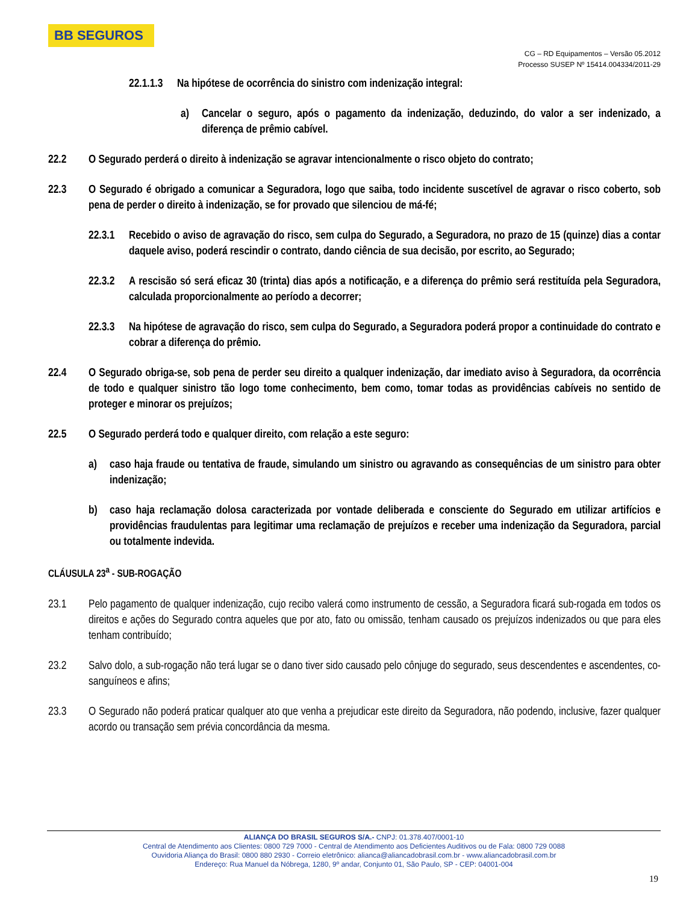BB SEGUROS
CG – RD Equipamentos – Versão 05.2012
Processo SUSEP Nº 15414.004334/2011-29
22.1.1.3 Na hipótese de ocorrência do sinistro com indenização integral:
a) Cancelar o seguro, após o pagamento da indenização, deduzindo, do valor a ser indenizado, a diferença de prêmio cabível.
22.2 O Segurado perderá o direito à indenização se agravar intencionalmente o risco objeto do contrato;
22.3 O Segurado é obrigado a comunicar a Seguradora, logo que saiba, todo incidente suscetível de agravar o risco coberto, sob pena de perder o direito à indenização, se for provado que silenciou de má-fé;
22.3.1 Recebido o aviso de agravação do risco, sem culpa do Segurado, a Seguradora, no prazo de 15 (quinze) dias a contar daquele aviso, poderá rescindir o contrato, dando ciência de sua decisão, por escrito, ao Segurado;
22.3.2 A rescisão só será eficaz 30 (trinta) dias após a notificação, e a diferença do prêmio será restituída pela Seguradora, calculada proporcionalmente ao período a decorrer;
22.3.3 Na hipótese de agravação do risco, sem culpa do Segurado, a Seguradora poderá propor a continuidade do contrato e cobrar a diferença do prêmio.
22.4 O Segurado obriga-se, sob pena de perder seu direito a qualquer indenização, dar imediato aviso à Seguradora, da ocorrência de todo e qualquer sinistro tão logo tome conhecimento, bem como, tomar todas as providências cabíveis no sentido de proteger e minorar os prejuízos;
22.5 O Segurado perderá todo e qualquer direito, com relação a este seguro:
a) caso haja fraude ou tentativa de fraude, simulando um sinistro ou agravando as consequências de um sinistro para obter indenização;
b) caso haja reclamação dolosa caracterizada por vontade deliberada e consciente do Segurado em utilizar artifícios e providências fraudulentas para legitimar uma reclamação de prejuízos e receber uma indenização da Seguradora, parcial ou totalmente indevida.
CLÁUSULA 23<sup>a</sup> - SUB-ROGAÇÃO
23.1 Pelo pagamento de qualquer indenização, cujo recibo valerá como instrumento de cessão, a Seguradora ficará sub-rogada em todos os direitos e ações do Segurado contra aqueles que por ato, fato ou omissão, tenham causado os prejuízos indenizados ou que para eles tenham contribuído;
23.2 Salvo dolo, a sub-rogação não terá lugar se o dano tiver sido causado pelo cônjuge do segurado, seus descendentes e ascendentes, co-sanguíneos e afins;
23.3 O Segurado não poderá praticar qualquer ato que venha a prejudicar este direito da Seguradora, não podendo, inclusive, fazer qualquer acordo ou transação sem prévia concordância da mesma.
ALIANÇA DO BRASIL SEGUROS S/A.- CNPJ: 01.378.407/0001-10
Central de Atendimento aos Clientes: 0800 729 7000 - Central de Atendimento aos Deficientes Auditivos ou de Fala: 0800 729 0088
Ouvidoria Aliança do Brasil: 0800 880 2930 - Correio eletrônico: alianca@aliancadobrasil.com.br - www.aliancadobrasil.com.br
Endereço: Rua Manuel da Nóbrega, 1280, 9º andar, Conjunto 01, São Paulo, SP - CEP: 04001-004
19